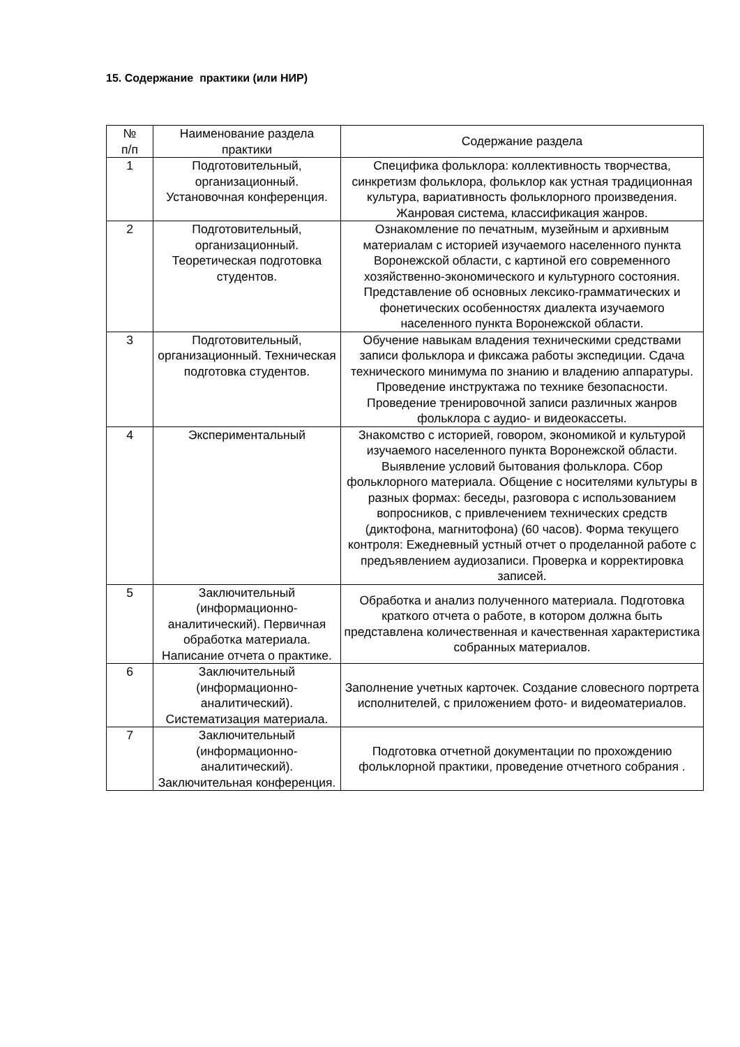15. Содержание практики (или НИР)
| № п/п | Наименование раздела практики | Содержание раздела |
| --- | --- | --- |
| 1 | Подготовительный, организационный. Установочная конференция. | Специфика фольклора: коллективность творчества, синкретизм фольклора, фольклор как устная традиционная культура, вариативность фольклорного произведения. Жанровая система, классификация жанров. |
| 2 | Подготовительный, организационный. Теоретическая подготовка студентов. | Ознакомление по печатным, музейным и архивным материалам с историей изучаемого населенного пункта Воронежской области, с картиной его современного хозяйственно-экономического и культурного состояния. Представление об основных лексико-грамматических и фонетических особенностях диалекта изучаемого населенного пункта Воронежской области. |
| 3 | Подготовительный, организационный. Техническая подготовка студентов. | Обучение навыкам владения техническими средствами записи фольклора и фиксажа работы экспедиции. Сдача технического минимума по знанию и владению аппаратуры. Проведение инструктажа по технике безопасности. Проведение тренировочной записи различных жанров фольклора с аудио- и видеокассеты. |
| 4 | Экспериментальный | Знакомство с историей, говором, экономикой и культурой изучаемого населенного пункта Воронежской области. Выявление условий бытования фольклора. Сбор фольклорного материала. Общение с носителями культуры в разных формах: беседы, разговора с использованием вопросников, с привлечением технических средств (диктофона, магнитофона) (60 часов). Форма текущего контроля: Ежедневный устный отчет о проделанной работе с предъявлением аудиозаписи. Проверка и корректировка записей. |
| 5 | Заключительный (информационно-аналитический). Первичная обработка материала. Написание отчета о практике. | Обработка и анализ полученного материала. Подготовка краткого отчета о работе, в котором должна быть представлена количественная и качественная характеристика собранных материалов. |
| 6 | Заключительный (информационно-аналитический). Систематизация материала. | Заполнение учетных карточек. Создание словесного портрета исполнителей, с приложением фото- и видеоматериалов. |
| 7 | Заключительный (информационно-аналитический). Заключительная конференция. | Подготовка отчетной документации по прохождению фольклорной практики, проведение отчетного собрания . |